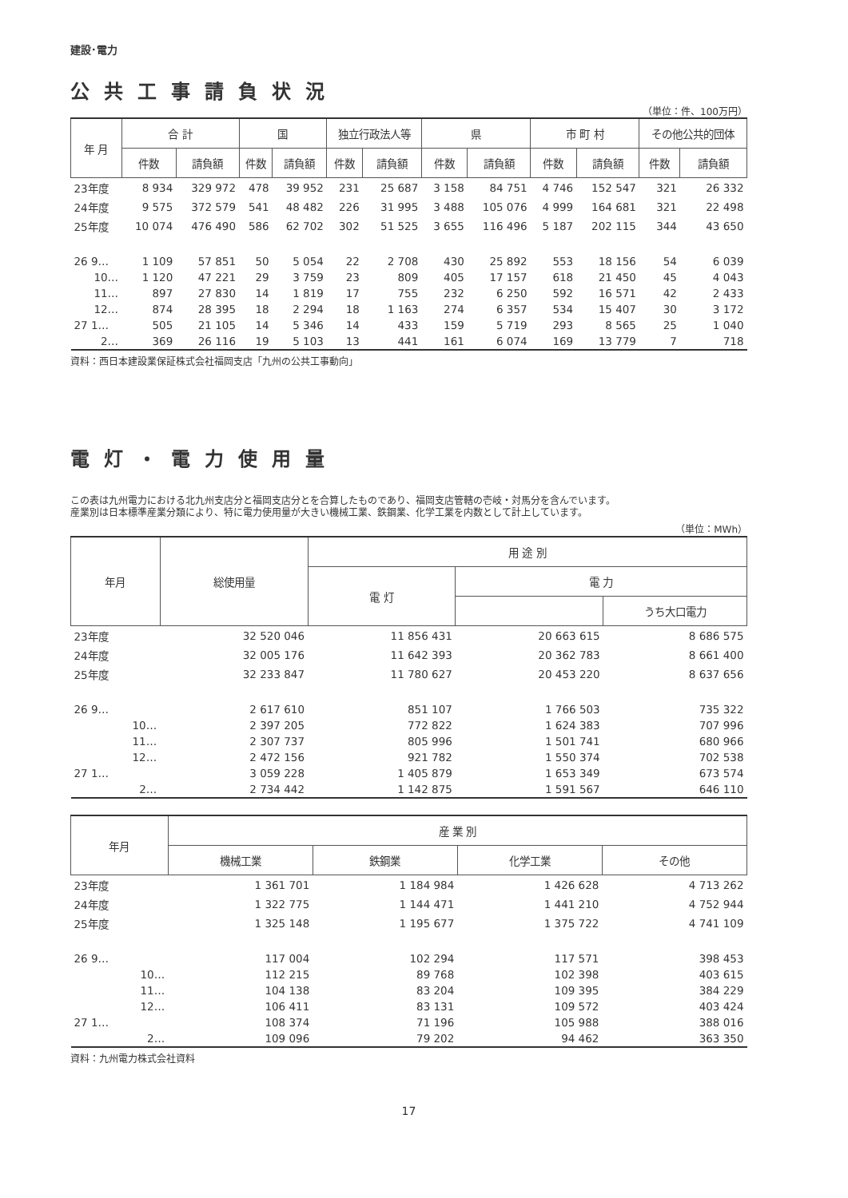建設･電力
公共工事請負状況
（単位：件、100万円）
| 年 月 | 合 計 | | 国 | | 独立行政法人等 | | 県 | | 市 町 村 | | その他公共的団体 | |
| --- | --- | --- | --- | --- | --- | --- | --- | --- | --- | --- | --- | --- |
| | 件数 | 請負額 | 件数 | 請負額 | 件数 | 請負額 | 件数 | 請負額 | 件数 | 請負額 | 件数 | 請負額 |
| 23年度 | 8 934 | 329 972 | 478 | 39 952 | 231 | 25 687 | 3 158 | 84 751 | 4 746 | 152 547 | 321 | 26 332 |
| 24年度 | 9 575 | 372 579 | 541 | 48 482 | 226 | 31 995 | 3 488 | 105 076 | 4 999 | 164 681 | 321 | 22 498 |
| 25年度 | 10 074 | 476 490 | 586 | 62 702 | 302 | 51 525 | 3 655 | 116 496 | 5 187 | 202 115 | 344 | 43 650 |
| 26 9… | 1 109 | 57 851 | 50 | 5 054 | 22 | 2 708 | 430 | 25 892 | 553 | 18 156 | 54 | 6 039 |
| 10… | 1 120 | 47 221 | 29 | 3 759 | 23 | 809 | 405 | 17 157 | 618 | 21 450 | 45 | 4 043 |
| 11… | 897 | 27 830 | 14 | 1 819 | 17 | 755 | 232 | 6 250 | 592 | 16 571 | 42 | 2 433 |
| 12… | 874 | 28 395 | 18 | 2 294 | 18 | 1 163 | 274 | 6 357 | 534 | 15 407 | 30 | 3 172 |
| 27 1… | 505 | 21 105 | 14 | 5 346 | 14 | 433 | 159 | 5 719 | 293 | 8 565 | 25 | 1 040 |
| 2… | 369 | 26 116 | 19 | 5 103 | 13 | 441 | 161 | 6 074 | 169 | 13 779 | 7 | 718 |
資料：西日本建設業保証株式会社福岡支店「九州の公共工事動向」
電灯・電力使用量
この表は九州電力における北九州支店分と福岡支店分とを合算したものであり、福岡支店管轄の壱岐・対馬分を含んでいます。
産業別は日本標準産業分類により、特に電力使用量が大きい機械工業、鉄鋼業、化学工業を内数として計上しています。
（単位：MWh）
| 年月 | 総使用量 | 用 途 別 | | |
| --- | --- | --- | --- | --- |
| | | 電 灯 | 電 力 | |
| | | | | うち大口電力 |
| 23年度 | 32 520 046 | 11 856 431 | 20 663 615 | 8 686 575 |
| 24年度 | 32 005 176 | 11 642 393 | 20 362 783 | 8 661 400 |
| 25年度 | 32 233 847 | 11 780 627 | 20 453 220 | 8 637 656 |
| 26 9… | 2 617 610 | 851 107 | 1 766 503 | 735 322 |
| 10… | 2 397 205 | 772 822 | 1 624 383 | 707 996 |
| 11… | 2 307 737 | 805 996 | 1 501 741 | 680 966 |
| 12… | 2 472 156 | 921 782 | 1 550 374 | 702 538 |
| 27 1… | 3 059 228 | 1 405 879 | 1 653 349 | 673 574 |
| 2… | 2 734 442 | 1 142 875 | 1 591 567 | 646 110 |
| 年月 | 産 業 別 | | | |
| --- | --- | --- | --- | --- |
| | 機械工業 | 鉄鋼業 | 化学工業 | その他 |
| 23年度 | 1 361 701 | 1 184 984 | 1 426 628 | 4 713 262 |
| 24年度 | 1 322 775 | 1 144 471 | 1 441 210 | 4 752 944 |
| 25年度 | 1 325 148 | 1 195 677 | 1 375 722 | 4 741 109 |
| 26 9… | 117 004 | 102 294 | 117 571 | 398 453 |
| 10… | 112 215 | 89 768 | 102 398 | 403 615 |
| 11… | 104 138 | 83 204 | 109 395 | 384 229 |
| 12… | 106 411 | 83 131 | 109 572 | 403 424 |
| 27 1… | 108 374 | 71 196 | 105 988 | 388 016 |
| 2… | 109 096 | 79 202 | 94 462 | 363 350 |
資料：九州電力株式会社資料
17